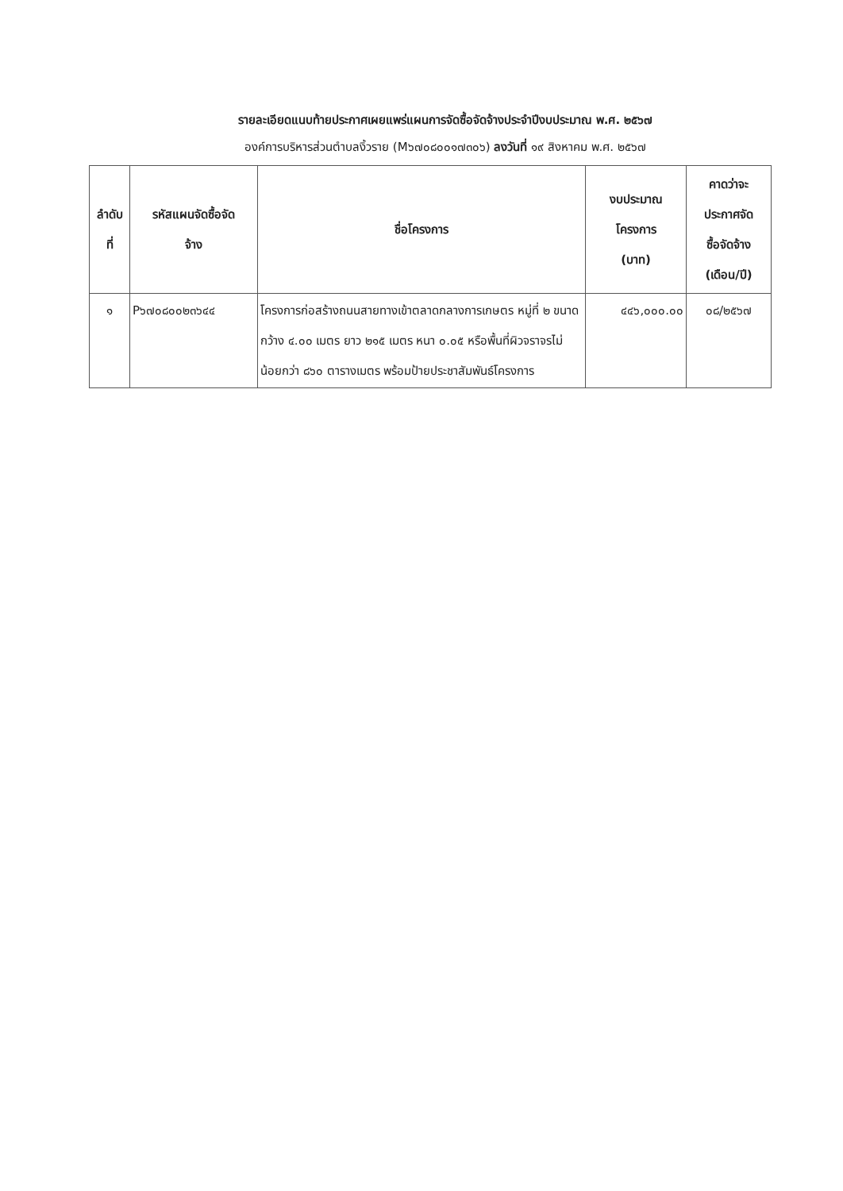รายละเอียดแนบท้ายประกาศเผยแพร่แผนการจัดซื้อจัดจ้างประจำปีงบประมาณ พ.ศ. ๒๕๖๗
องค์การบริหารส่วนตำบลงิ้วราย (M๖๗๐๘๐๐๑๗๓๐๖) ลงวันที่ ๑๙ สิงหาคม พ.ศ. ๒๕๖๗
| ลำดับ ที่ | รหัสแผนจัดซื้อจัด จ้าง | ชื่อโครงการ | งบประมาณ โครงการ (บาท) | คาดว่าจะ ประกาศจัด ซื้อจัดจ้าง (เดือน/ปี) |
| --- | --- | --- | --- | --- |
| ๑ | P๖๗๐๘๐๐๒๓๖๔๔ | โครงการก่อสร้างถนนสายทางเข้าตลาดกลางการเกษตร หมู่ที่ ๒ ขนาดกว้าง ๔.๐๐ เมตร ยาว ๒๑๕ เมตร หนา ๐.๐๕ หรือพื้นที่ผิวจราจรไม่น้อยกว่า ๘๖๐ ตารางเมตร พร้อมป้ายประชาสัมพันธ์โครงการ | ๔๔๖,๐๐๐.๐๐ | ๐๘/๒๕๖๗ |